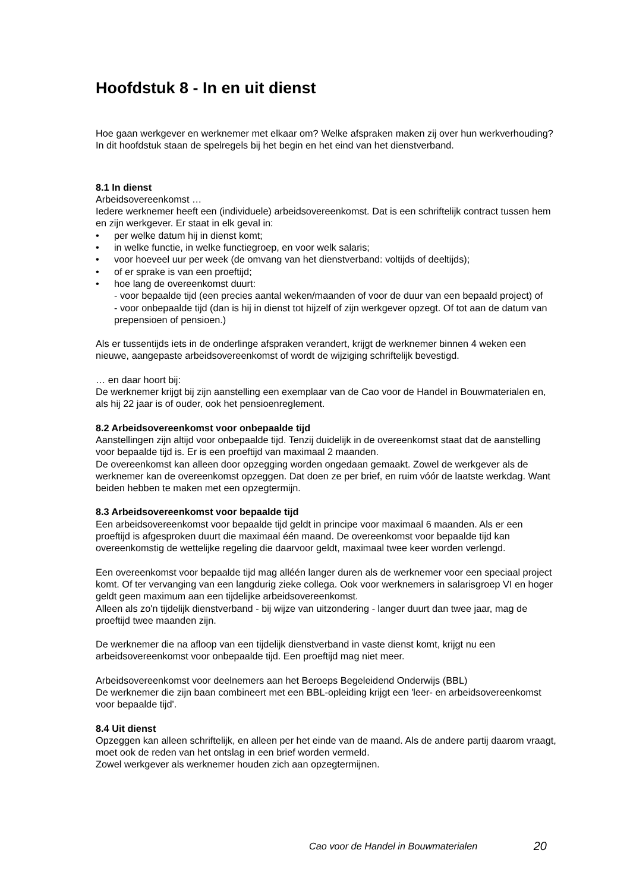Hoofdstuk 8 - In en uit dienst
Hoe gaan werkgever en werknemer met elkaar om? Welke afspraken maken zij over hun werkverhouding? In dit hoofdstuk staan de spelregels bij het begin en het eind van het dienstverband.
8.1 In dienst
Arbeidsovereenkomst …
Iedere werknemer heeft een (individuele) arbeidsovereenkomst. Dat is een schriftelijk contract tussen hem en zijn werkgever. Er staat in elk geval in:
• per welke datum hij in dienst komt;
• in welke functie, in welke functiegroep, en voor welk salaris;
• voor hoeveel uur per week (de omvang van het dienstverband: voltijds of deeltijds);
• of er sprake is van een proeftijd;
• hoe lang de overeenkomst duurt:
- voor bepaalde tijd (een precies aantal weken/maanden of voor de duur van een bepaald project) of
- voor onbepaalde tijd (dan is hij in dienst tot hijzelf of zijn werkgever opzegt. Of tot aan de datum van prepensioen of pensioen.)
Als er tussentijds iets in de onderlinge afspraken verandert, krijgt de werknemer binnen 4 weken een nieuwe, aangepaste arbeidsovereenkomst of wordt de wijziging schriftelijk bevestigd.
… en daar hoort bij:
De werknemer krijgt bij zijn aanstelling een exemplaar van de Cao voor de Handel in Bouwmaterialen en, als hij 22 jaar is of ouder, ook het pensioenreglement.
8.2 Arbeidsovereenkomst voor onbepaalde tijd
Aanstellingen zijn altijd voor onbepaalde tijd. Tenzij duidelijk in de overeenkomst staat dat de aanstelling voor bepaalde tijd is. Er is een proeftijd van maximaal 2 maanden.
De overeenkomst kan alleen door opzegging worden ongedaan gemaakt. Zowel de werkgever als de werknemer kan de overeenkomst opzeggen. Dat doen ze per brief, en ruim vóór de laatste werkdag. Want beiden hebben te maken met een opzegtermijn.
8.3 Arbeidsovereenkomst voor bepaalde tijd
Een arbeidsovereenkomst voor bepaalde tijd geldt in principe voor maximaal 6 maanden. Als er een proeftijd is afgesproken duurt die maximaal één maand. De overeenkomst voor bepaalde tijd kan overeenkomstig de wettelijke regeling die daarvoor geldt, maximaal twee keer worden verlengd.
Een overeenkomst voor bepaalde tijd mag alléén langer duren als de werknemer voor een speciaal project komt. Of ter vervanging van een langdurig zieke collega. Ook voor werknemers in salarisgroep VI en hoger geldt geen maximum aan een tijdelijke arbeidsovereenkomst.
Alleen als zo'n tijdelijk dienstverband - bij wijze van uitzondering - langer duurt dan twee jaar, mag de proeftijd twee maanden zijn.
De werknemer die na afloop van een tijdelijk dienstverband in vaste dienst komt, krijgt nu een arbeidsovereenkomst voor onbepaalde tijd. Een proeftijd mag niet meer.
Arbeidsovereenkomst voor deelnemers aan het Beroeps Begeleidend Onderwijs (BBL)
De werknemer die zijn baan combineert met een BBL-opleiding krijgt een 'leer- en arbeidsovereenkomst voor bepaalde tijd'.
8.4 Uit dienst
Opzeggen kan alleen schriftelijk, en alleen per het einde van de maand. Als de andere partij daarom vraagt, moet ook de reden van het ontslag in een brief worden vermeld.
Zowel werkgever als werknemer houden zich aan opzegtermijnen.
Cao voor de Handel in Bouwmaterialen 20